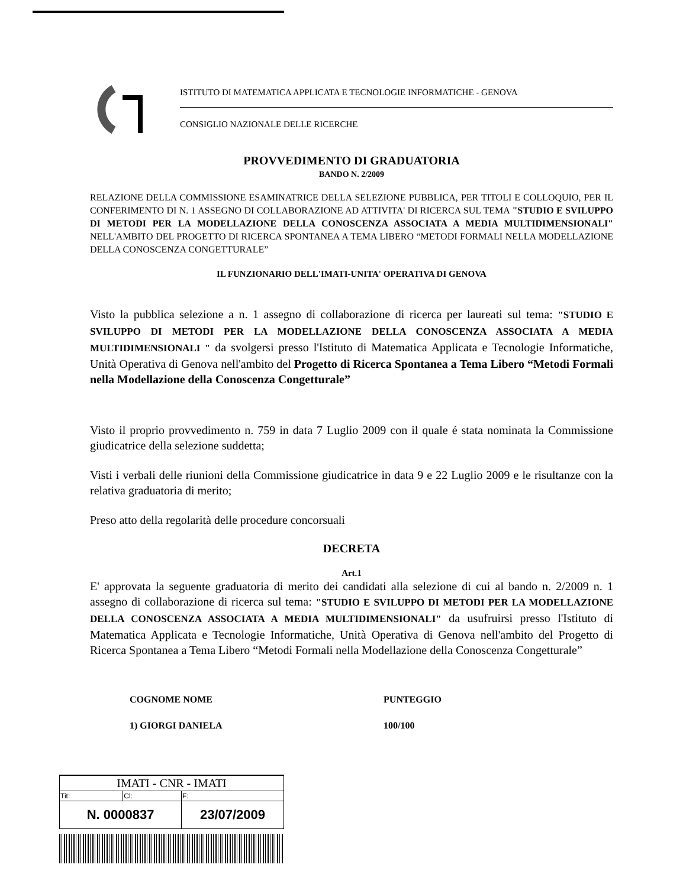ISTITUTO DI MATEMATICA APPLICATA E TECNOLOGIE INFORMATICHE - GENOVA
CONSIGLIO NAZIONALE DELLE RICERCHE
PROVVEDIMENTO DI GRADUATORIA
BANDO N. 2/2009
RELAZIONE DELLA COMMISSIONE ESAMINATRICE DELLA SELEZIONE PUBBLICA, PER TITOLI E COLLOQUIO, PER IL CONFERIMENTO DI N. 1 ASSEGNO DI COLLABORAZIONE AD ATTIVITA' DI RICERCA SUL TEMA "STUDIO E SVILUPPO DI METODI PER LA MODELLAZIONE DELLA CONOSCENZA ASSOCIATA A MEDIA MULTIDIMENSIONALI" NELL'AMBITO DEL PROGETTO DI RICERCA SPONTANEA A TEMA LIBERO “METODI FORMALI NELLA MODELLAZIONE DELLA CONOSCENZA CONGETTURALE”
IL FUNZIONARIO DELL'IMATI-UNITA' OPERATIVA DI GENOVA
Visto la pubblica selezione a n. 1 assegno di collaborazione di ricerca per laureati sul tema: "STUDIO E SVILUPPO DI METODI PER LA MODELLAZIONE DELLA CONOSCENZA ASSOCIATA A MEDIA MULTIDIMENSIONALI " da svolgersi presso l'Istituto di Matematica Applicata e Tecnologie Informatiche, Unità Operativa di Genova nell'ambito del Progetto di Ricerca Spontanea a Tema Libero “Metodi Formali nella Modellazione della Conoscenza Congetturale”
Visto il proprio provvedimento n. 759 in data 7 Luglio 2009 con il quale é stata nominata la Commissione giudicatrice della selezione suddetta;
Visti i verbali delle riunioni della Commissione giudicatrice in data 9 e 22 Luglio 2009 e le risultanze con la relativa graduatoria di merito;
Preso atto della regolarità delle procedure concorsuali
DECRETA
Art.1
E' approvata la seguente graduatoria di merito dei candidati alla selezione di cui al bando n. 2/2009 n. 1 assegno di collaborazione di ricerca sul tema: "STUDIO E SVILUPPO DI METODI PER LA MODELLAZIONE DELLA CONOSCENZA ASSOCIATA A MEDIA MULTIDIMENSIONALI" da usufruirsi presso l'Istituto di Matematica Applicata e Tecnologie Informatiche, Unità Operativa di Genova nell'ambito del Progetto di Ricerca Spontanea a Tema Libero “Metodi Formali nella Modellazione della Conoscenza Congetturale”
| COGNOME NOME | PUNTEGGIO |
| 1) GIORGI DANIELA | 100/100 |
| IMATI - CNR - IMATI | | |
| Tit: | Cl: | F: |
| N. 0000837 | | 23/07/2009 |